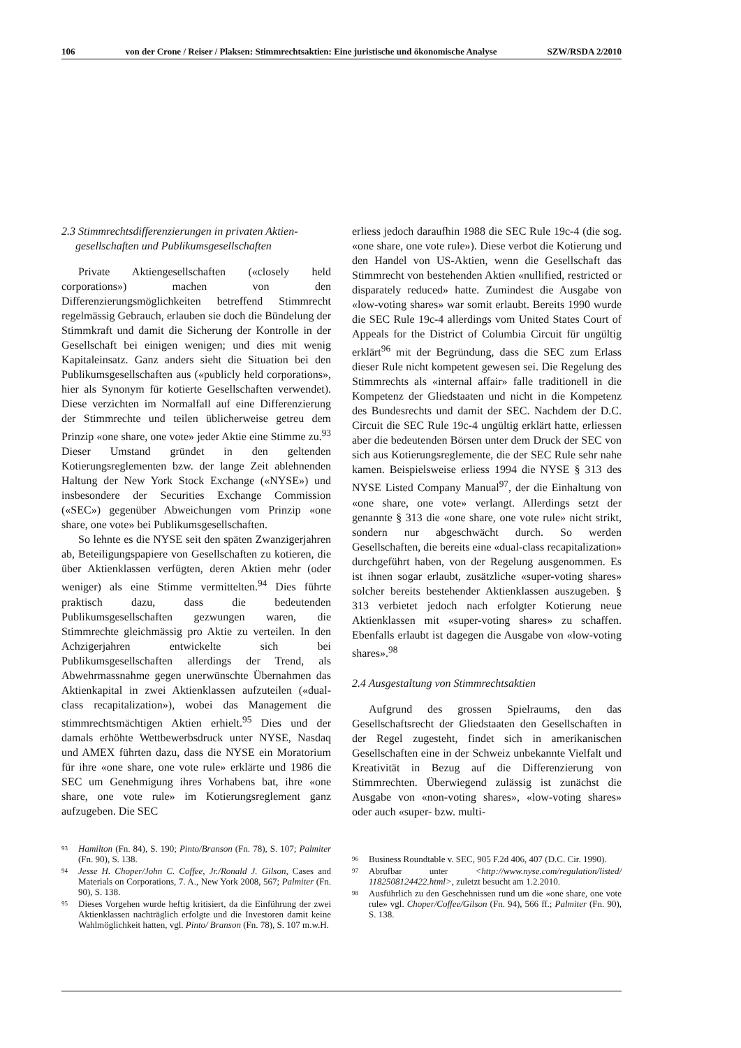106 von der Crone / Reiser / Plaksen: Stimmrechtsaktien: Eine juristische und ökonomische Analyse SZW/RSDA 2/2010
2.3 Stimmrechtsdifferenzierungen in privaten Aktien-
gesellschaften und Publikumsgesellschaften
Private Aktiengesellschaften («closely held corporations») machen von den Differenzierungsmöglichkeiten betreffend Stimmrecht regelmässig Gebrauch, erlauben sie doch die Bündelung der Stimmkraft und damit die Sicherung der Kontrolle in der Gesellschaft bei einigen wenigen; und dies mit wenig Kapitaleinsatz. Ganz anders sieht die Situation bei den Publikumsgesellschaften aus («publicly held corporations», hier als Synonym für kotierte Gesellschaften verwendet). Diese verzichten im Normalfall auf eine Differenzierung der Stimmrechte und teilen üblicherweise getreu dem Prinzip «one share, one vote» jeder Aktie eine Stimme zu.<sup>93</sup> Dieser Umstand gründet in den geltenden Kotierungsreglementen bzw. der lange Zeit ablehnenden Haltung der New York Stock Exchange («NYSE») und insbesondere der Securities Exchange Commission («SEC») gegenüber Abweichungen vom Prinzip «one share, one vote» bei Publikumsgesellschaften.
So lehnte es die NYSE seit den späten Zwanzigerjahren ab, Beteiligungspapiere von Gesellschaften zu kotieren, die über Aktienklassen verfügten, deren Aktien mehr (oder weniger) als eine Stimme vermittelten.<sup>94</sup> Dies führte praktisch dazu, dass die bedeutenden Publikumsgesellschaften gezwungen waren, die Stimmrechte gleichmässig pro Aktie zu verteilen. In den Achzigerjahren entwickelte sich bei Publikumsgesellschaften allerdings der Trend, als Abwehrmassnahme gegen unerwünschte Übernahmen das Aktienkapital in zwei Aktienklassen aufzuteilen («dual-class recapitalization»), wobei das Management die stimmrechtsmächtigen Aktien erhielt.<sup>95</sup> Dies und der damals erhöhte Wettbewerbsdruck unter NYSE, Nasdaq und AMEX führten dazu, dass die NYSE ein Moratorium für ihre «one share, one vote rule» erklärte und 1986 die SEC um Genehmigung ihres Vorhabens bat, ihre «one share, one vote rule» im Kotierungsreglement ganz aufzugeben. Die SEC
93 Hamilton (Fn. 84), S. 190; Pinto/Branson (Fn. 78), S. 107; Palmiter (Fn. 90), S. 138.
94 Jesse H. Choper/John C. Coffee, Jr./Ronald J. Gilson, Cases and Materials on Corporations, 7. A., New York 2008, 567; Palmiter (Fn. 90), S. 138.
95 Dieses Vorgehen wurde heftig kritisiert, da die Einführung der zwei Aktienklassen nachträglich erfolgte und die Investoren damit keine Wahlmöglichkeit hatten, vgl. Pinto/ Branson (Fn. 78), S. 107 m.w.H.
erliess jedoch daraufhin 1988 die SEC Rule 19c-4 (die sog. «one share, one vote rule»). Diese verbot die Kotierung und den Handel von US-Aktien, wenn die Gesellschaft das Stimmrecht von bestehenden Aktien «nullified, restricted or disparately reduced» hatte. Zumindest die Ausgabe von «low-voting shares» war somit erlaubt. Bereits 1990 wurde die SEC Rule 19c-4 allerdings vom United States Court of Appeals for the District of Columbia Circuit für ungültig erklärt<sup>96</sup> mit der Begründung, dass die SEC zum Erlass dieser Rule nicht kompetent gewesen sei. Die Regelung des Stimmrechts als «internal affair» falle traditionell in die Kompetenz der Gliedstaaten und nicht in die Kompetenz des Bundesrechts und damit der SEC. Nachdem der D.C. Circuit die SEC Rule 19c-4 ungültig erklärt hatte, erliessen aber die bedeutenden Börsen unter dem Druck der SEC von sich aus Kotierungsreglemente, die der SEC Rule sehr nahe kamen. Beispielsweise erliess 1994 die NYSE § 313 des NYSE Listed Company Manual<sup>97</sup>, der die Einhaltung von «one share, one vote» verlangt. Allerdings setzt der genannte § 313 die «one share, one vote rule» nicht strikt, sondern nur abgeschwächt durch. So werden Gesellschaften, die bereits eine «dual-class recapitalization» durchgeführt haben, von der Regelung ausgenommen. Es ist ihnen sogar erlaubt, zusätzliche «super-voting shares» solcher bereits bestehender Aktienklassen auszugeben. § 313 verbietet jedoch nach erfolgter Kotierung neue Aktienklassen mit «super-voting shares» zu schaffen. Ebenfalls erlaubt ist dagegen die Ausgabe von «low-voting shares».<sup>98</sup>
2.4 Ausgestaltung von Stimmrechtsaktien
Aufgrund des grossen Spielraums, den das Gesellschaftsrecht der Gliedstaaten den Gesellschaften in der Regel zugesteht, findet sich in amerikanischen Gesellschaften eine in der Schweiz unbekannte Vielfalt und Kreativität in Bezug auf die Differenzierung von Stimmrechten. Überwiegend zulässig ist zunächst die Ausgabe von «non-voting shares», «low-voting shares» oder auch «super- bzw. multi-
96 Business Roundtable v. SEC, 905 F.2d 406, 407 (D.C. Cir. 1990).
97 Abrufbar unter <http://www.nyse.com/regulation/listed/ 1182508124422.html>, zuletzt besucht am 1.2.2010.
98 Ausführlich zu den Geschehnissen rund um die «one share, one vote rule» vgl. Choper/Coffee/Gilson (Fn. 94), 566 ff.; Palmiter (Fn. 90), S. 138.